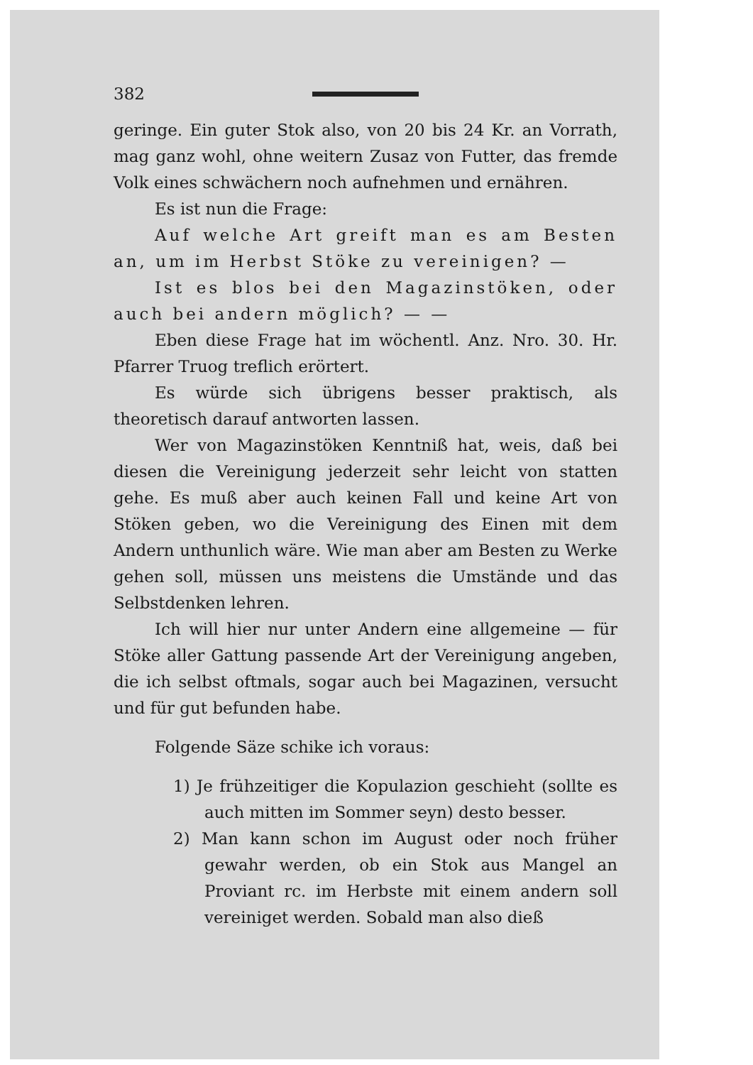382
geringe. Ein guter Stok also, von 20 bis 24 Kr. an Vorrath, mag ganz wohl, ohne weitern Zusaz von Futter, das fremde Volk eines schwächern noch aufnehmen und ernähren.
Es ist nun die Frage:
Auf welche Art greift man es am Besten an, um im Herbst Stöke zu vereinigen? —
Ist es blos bei den Magazinstöken, oder auch bei andern möglich? — —
Eben diese Frage hat im wöchentl. Anz. Nro. 30. Hr. Pfarrer Truog treflich erörtert.
Es würde sich übrigens besser praktisch, als theoretisch darauf antworten lassen.
Wer von Magazinstöken Kenntniß hat, weis, daß bei diesen die Vereinigung jederzeit sehr leicht von statten gehe. Es muß aber auch keinen Fall und keine Art von Stöken geben, wo die Vereinigung des Einen mit dem Andern unthunlich wäre. Wie man aber am Besten zu Werke gehen soll, müssen uns meistens die Umstände und das Selbstdenken lehren.
Ich will hier nur unter Andern eine allgemeine — für Stöke aller Gattung passende Art der Vereinigung angeben, die ich selbst oftmals, sogar auch bei Magazinen, versucht und für gut befunden habe.
Folgende Säze schike ich voraus:
1) Je frühzeitiger die Kopulazion geschieht (sollte es auch mitten im Sommer seyn) desto besser.
2) Man kann schon im August oder noch früher gewahr werden, ob ein Stok aus Mangel an Proviant rc. im Herbste mit einem andern soll vereiniget werden. Sobald man also dieß